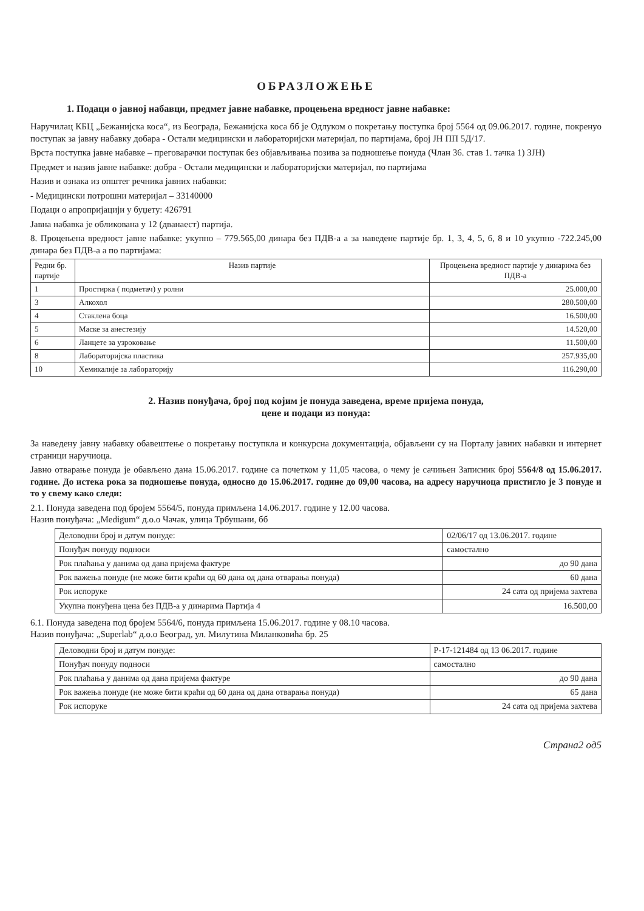ОБРАЗЛОЖЕЊЕ
1. Подаци о јавној набавци, предмет јавне набавке, процењена вредност јавне набавке:
Наручилац КБЦ „Бежанијска коса“, из Београда, Бежанијска коса бб је Одлуком о покретању поступка број 5564 од 09.06.2017. године, покренуо поступак за јавну набавку добара - Остали медицински и лабораторијски материјал, по партијама, број ЈН ПП 5Д/17.
Врста поступка јавне набавке – преговарачки поступак без објављивања позива за подношење понуда (Члан 36. став 1. тачка 1) ЗЈН)
Предмет и назив јавне набавке: добра - Остали медицински и лабораторијски материјал, по партијама
Назив и ознака из општег речника јавних набавки:
- Медицински потрошни материјал – 33140000
Подаци о апропријацији у буџету: 426791
Јавна набавка је обликована у 12 (дванаест) партија.
8. Процењена вредност јавне набавке: укупно – 779.565,00 динара без ПДВ-а а за наведене партије бр. 1, 3, 4, 5, 6, 8 и 10 укупно -722.245,00 динара без ПДВ-а а по партијама:
| Редни бр. партије | Назив партије | Процењена вредност партије у динарима без ПДВ-а |
| --- | --- | --- |
| 1 | Простирка ( подметач) у ролни | 25.000,00 |
| 3 | Алкохол | 280.500,00 |
| 4 | Стаклена боца | 16.500,00 |
| 5 | Маске за анестезију | 14.520,00 |
| 6 | Ланцете за узроковање | 11.500,00 |
| 8 | Лабораторијска пластика | 257.935,00 |
| 10 | Хемикалије за лабораторију | 116.290,00 |
2. Назив понуђача, број под којим је понуда заведена, време пријема понуда,
цене и подаци из понуда:
За наведену јавну набавку обавештење о покретању поступкла и конкурсна документација, објављени су на Порталу јавних набавки и интернет страници наручиоца.
Јавно отварање понуда је обављено дана 15.06.2017. године са почетком у 11,05 часова, о чему је сачињен Записник број 5564/8 од 15.06.2017. године. До истека рока за подношење понуда, односно до 15.06.2017. године до 09,00 часова, на адресу наручиоца пристигло је 3 понуде и то у свему како следи:
2.1. Понуда заведена под бројем 5564/5, понуда примљена 14.06.2017. године у 12.00 часова.
Назив понуђача: „Medigum“ д.о.о Чачак, улица Трбушани, бб
| Деловодни број и датум понуде: | 02/06/17 од 13.06.2017. године |
| Понуђач понуду подноси | самостално |
| Рок плаћања у данима од дана пријема фактуре | до 90 дана |
| Рок важења понуде (не може бити краћи од 60 дана од дана отварања понуда) | 60 дана |
| Рок испоруке | 24 сата од пријема захтева |
| Укупна понуђена цена без ПДВ-а у динарима Партија 4 | 16.500,00 |
6.1. Понуда заведена под бројем 5564/6, понуда примљена 15.06.2017. године у 08.10 часова.
Назив понуђача: „Superlab“ д.о.о Београд, ул. Милутина Миланковића бр. 25
| Деловодни број и датум понуде: | P-17-121484 од 13 06.2017. године |
| Понуђач понуду подноси | самостално |
| Рок плаћања у данима од дана пријема фактуре | до 90 дана |
| Рок важења понуде (не може бити краћи од 60 дана од дана отварања понуда) | 65 дана |
| Рок испоруке | 24 сата од пријема захтева |
Страна2 од5